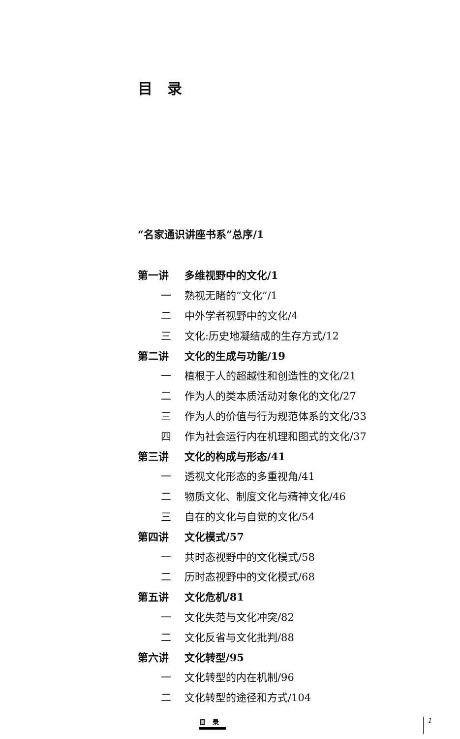目录
“名家通识讲座书系”总序/1
第一讲 多维视野中的文化/1
一 熟视无睹的“文化”/1
二 中外学者视野中的文化/4
三 文化:历史地凝结成的生存方式/12
第二讲 文化的生成与功能/19
一 植根于人的超越性和创造性的文化/21
二 作为人的类本质活动对象化的文化/27
三 作为人的价值与行为规范体系的文化/33
四 作为社会运行内在机理和图式的文化/37
第三讲 文化的构成与形态/41
一 透视文化形态的多重视角/41
二 物质文化、制度文化与精神文化/46
三 自在的文化与自觉的文化/54
第四讲 文化模式/57
一 共时态视野中的文化模式/58
二 历时态视野中的文化模式/68
第五讲 文化危机/81
一 文化失范与文化冲突/82
二 文化反省与文化批判/88
第六讲 文化转型/95
一 文化转型的内在机制/96
二 文化转型的途径和方式/104
目录 1